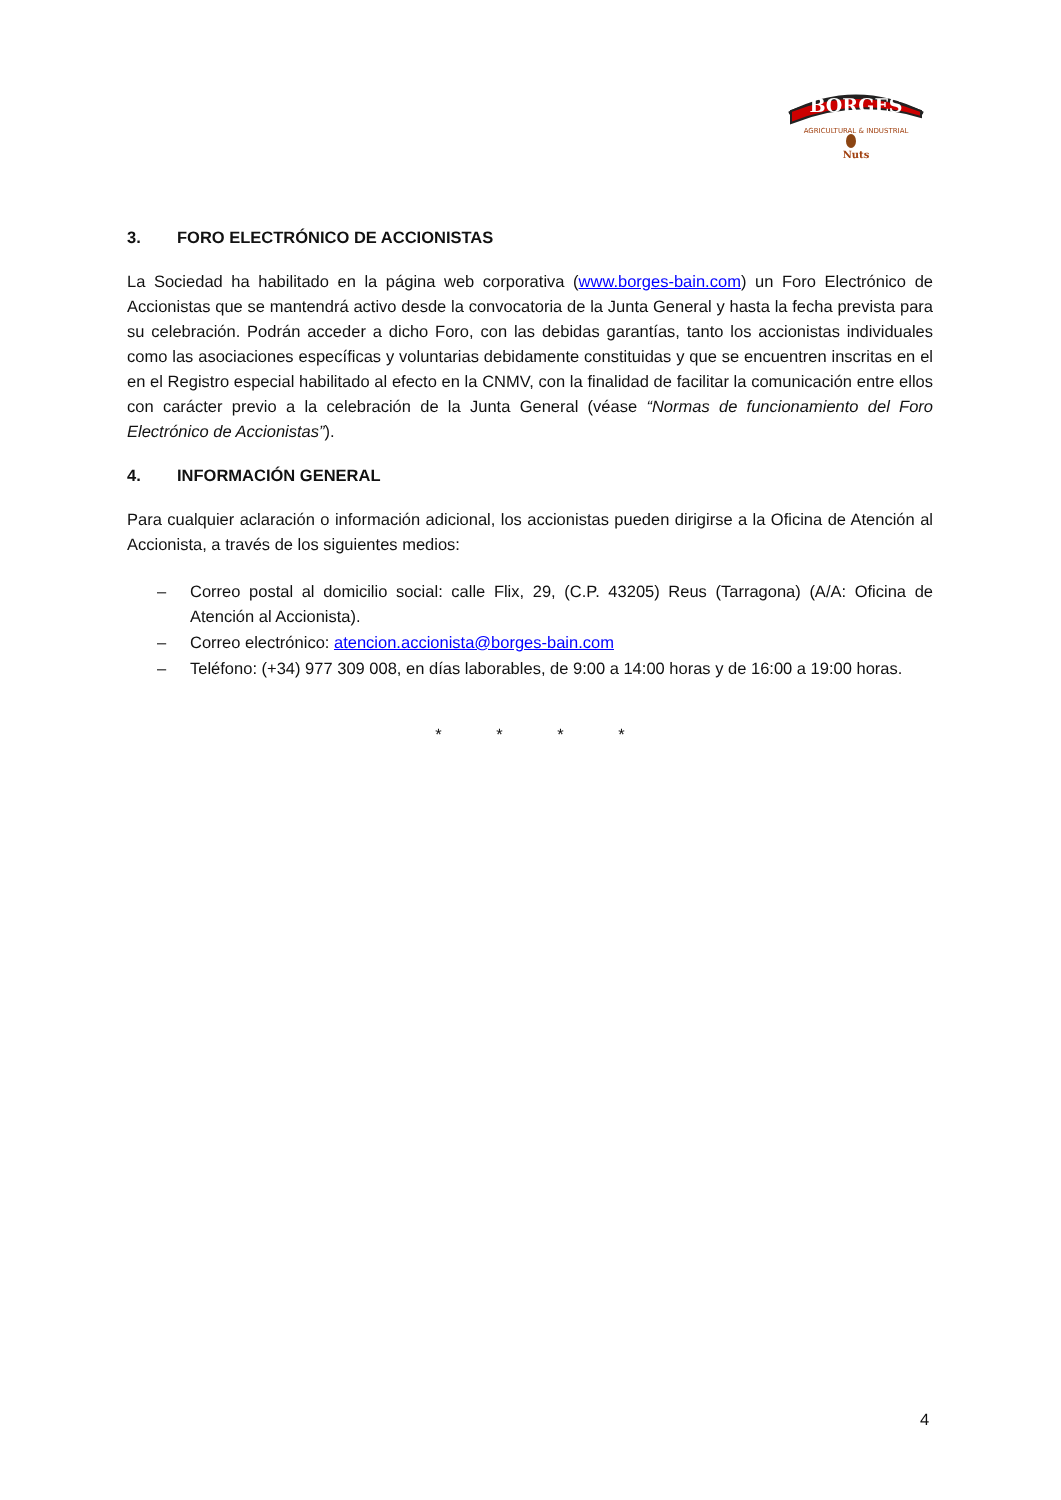BORGES
AGRICULTURAL & INDUSTRIAL
Nuts
3. FORO ELECTRÓNICO DE ACCIONISTAS
La Sociedad ha habilitado en la página web corporativa (www.borges-bain.com) un Foro Electrónico de Accionistas que se mantendrá activo desde la convocatoria de la Junta General y hasta la fecha prevista para su celebración. Podrán acceder a dicho Foro, con las debidas garantías, tanto los accionistas individuales como las asociaciones específicas y voluntarias debidamente constituidas y que se encuentren inscritas en el en el Registro especial habilitado al efecto en la CNMV, con la finalidad de facilitar la comunicación entre ellos con carácter previo a la celebración de la Junta General (véase “Normas de funcionamiento del Foro Electrónico de Accionistas”).
4. INFORMACIÓN GENERAL
Para cualquier aclaración o información adicional, los accionistas pueden dirigirse a la Oficina de Atención al Accionista, a través de los siguientes medios:
– Correo postal al domicilio social: calle Flix, 29, (C.P. 43205) Reus (Tarragona) (A/A: Oficina de Atención al Accionista).
– Correo electrónico: atencion.accionista@borges-bain.com
– Teléfono: (+34) 977 309 008, en días laborables, de 9:00 a 14:00 horas y de 16:00 a 19:00 horas.
* * * *
4